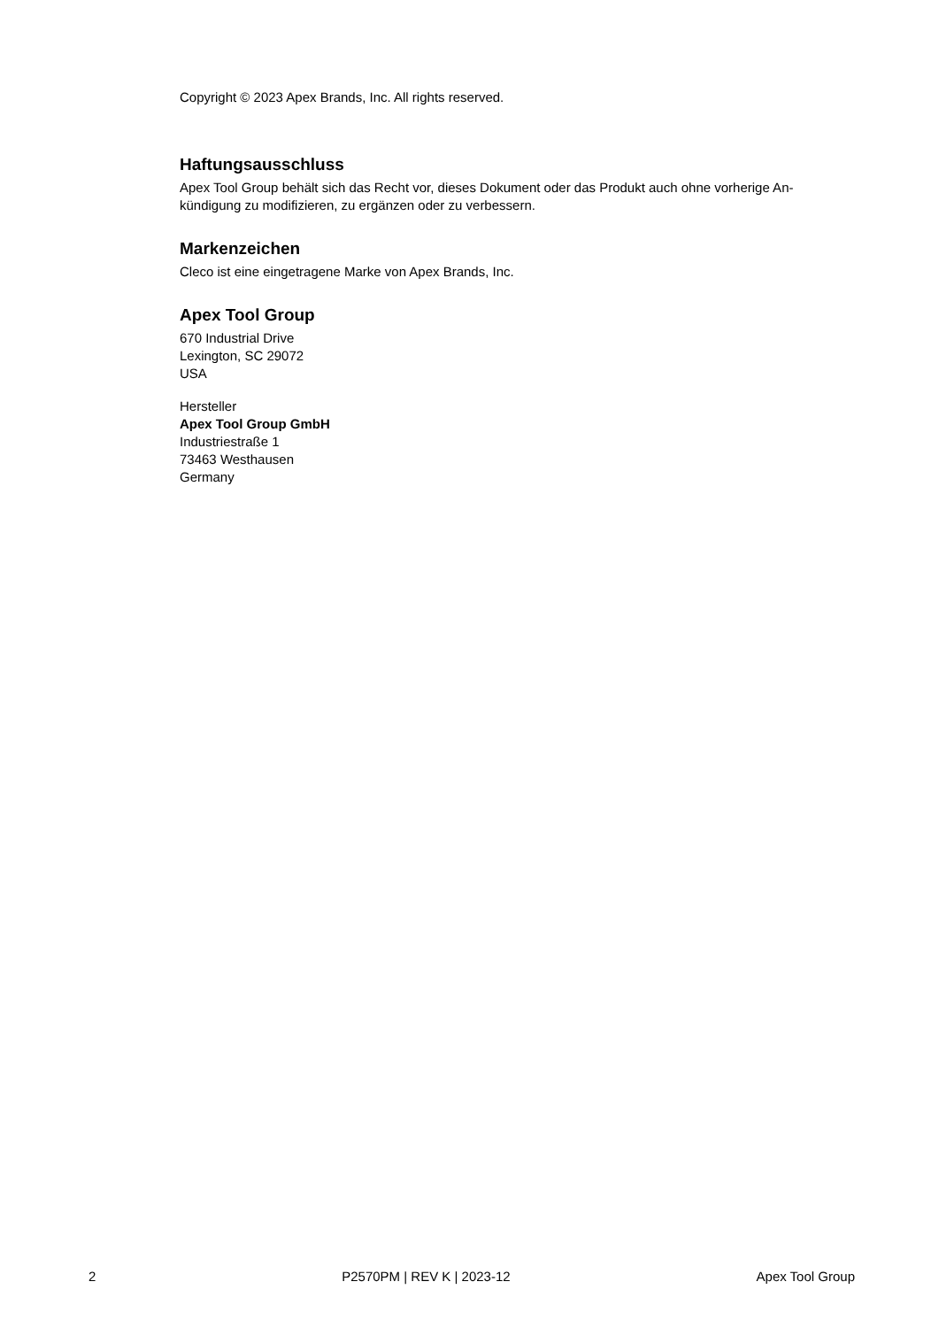Copyright © 2023 Apex Brands, Inc. All rights reserved.
Haftungsausschluss
Apex Tool Group behält sich das Recht vor, dieses Dokument oder das Produkt auch ohne vorherige An-
kündigung zu modifizieren, zu ergänzen oder zu verbessern.
Markenzeichen
Cleco ist eine eingetragene Marke von Apex Brands, Inc.
Apex Tool Group
670 Industrial Drive
Lexington, SC 29072
USA
Hersteller
Apex Tool Group GmbH
Industriestraße 1
73463 Westhausen
Germany
2 P2570PM | REV K | 2023-12 Apex Tool Group